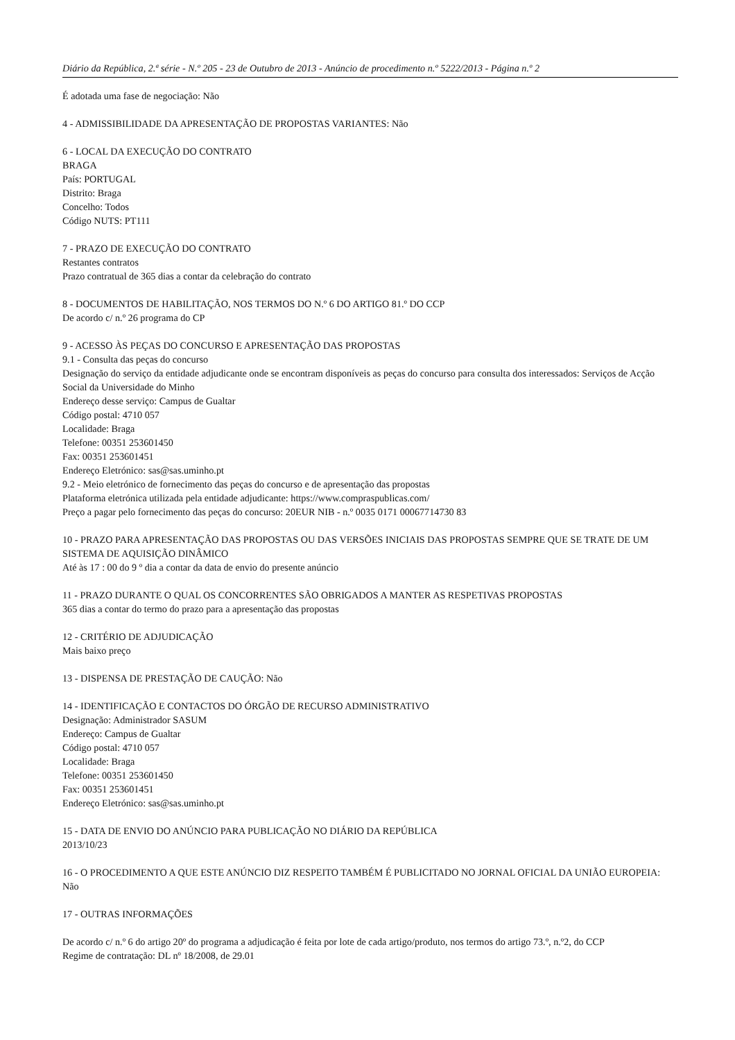Diário da República, 2.ª série - N.º 205 - 23 de Outubro de 2013 - Anúncio de procedimento n.º 5222/2013 - Página n.º 2
É adotada uma fase de negociação: Não
4 - ADMISSIBILIDADE DA APRESENTAÇÃO DE PROPOSTAS VARIANTES: Não
6 - LOCAL DA EXECUÇÃO DO CONTRATO
BRAGA
País: PORTUGAL
Distrito: Braga
Concelho: Todos
Código NUTS: PT111
7 - PRAZO DE EXECUÇÃO DO CONTRATO
Restantes contratos
Prazo contratual de 365 dias a contar da celebração do contrato
8 - DOCUMENTOS DE HABILITAÇÃO, NOS TERMOS DO N.º 6 DO ARTIGO 81.º DO CCP
De acordo c/ n.º 26 programa do CP
9 - ACESSO ÀS PEÇAS DO CONCURSO E APRESENTAÇÃO DAS PROPOSTAS
9.1 - Consulta das peças do concurso
Designação do serviço da entidade adjudicante onde se encontram disponíveis as peças do concurso para consulta dos interessados: Serviços de Acção Social da Universidade do Minho
Endereço desse serviço: Campus de Gualtar
Código postal: 4710 057
Localidade: Braga
Telefone: 00351 253601450
Fax: 00351 253601451
Endereço Eletrónico: sas@sas.uminho.pt
9.2 - Meio eletrónico de fornecimento das peças do concurso e de apresentação das propostas
Plataforma eletrónica utilizada pela entidade adjudicante: https://www.compraspublicas.com/
Preço a pagar pelo fornecimento das peças do concurso: 20EUR NIB - n.º 0035 0171 00067714730 83
10 - PRAZO PARA APRESENTAÇÃO DAS PROPOSTAS OU DAS VERSÕES INICIAIS DAS PROPOSTAS SEMPRE QUE SE TRATE DE UM SISTEMA DE AQUISIÇÃO DINÂMICO
Até às 17 : 00 do 9 º dia a contar da data de envio do presente anúncio
11 - PRAZO DURANTE O QUAL OS CONCORRENTES SÃO OBRIGADOS A MANTER AS RESPETIVAS PROPOSTAS
365 dias a contar do termo do prazo para a apresentação das propostas
12 - CRITÉRIO DE ADJUDICAÇÃO
Mais baixo preço
13 - DISPENSA DE PRESTAÇÃO DE CAUÇÃO: Não
14 - IDENTIFICAÇÃO E CONTACTOS DO ÓRGÃO DE RECURSO ADMINISTRATIVO
Designação: Administrador SASUM
Endereço: Campus de Gualtar
Código postal: 4710 057
Localidade: Braga
Telefone: 00351 253601450
Fax: 00351 253601451
Endereço Eletrónico: sas@sas.uminho.pt
15 - DATA DE ENVIO DO ANÚNCIO PARA PUBLICAÇÃO NO DIÁRIO DA REPÚBLICA
2013/10/23
16 - O PROCEDIMENTO A QUE ESTE ANÚNCIO DIZ RESPEITO TAMBÉM É PUBLICITADO NO JORNAL OFICIAL DA UNIÃO EUROPEIA: Não
17 - OUTRAS INFORMAÇÕES
De acordo c/ n.º 6 do artigo 20º do programa a adjudicação é feita por lote de cada artigo/produto, nos termos do artigo 73.º, n.º2, do CCP
Regime de contratação: DL nº 18/2008, de 29.01